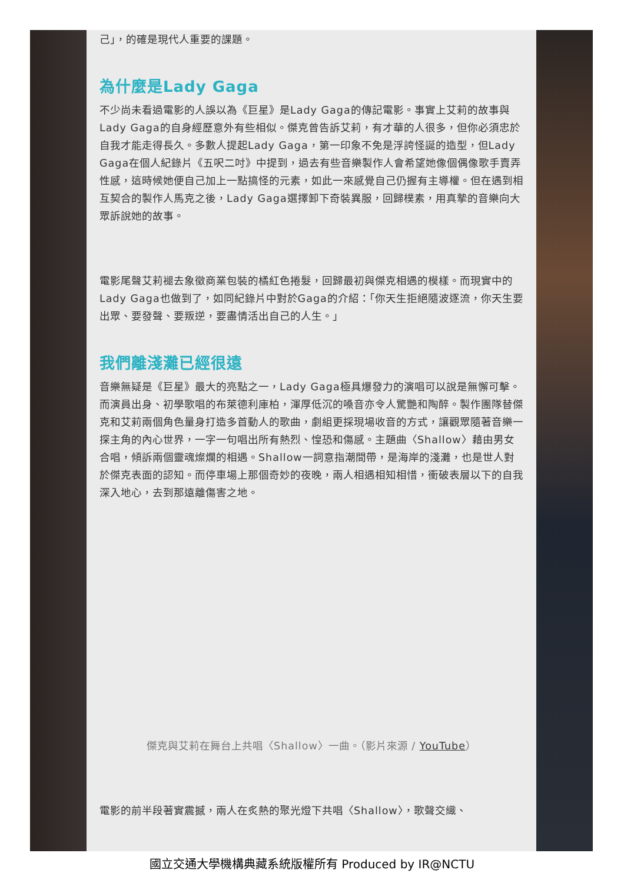己」，的確是現代人重要的課題。
為什麼是Lady Gaga
不少尚未看過電影的人誤以為《巨星》是Lady Gaga的傳記電影。事實上艾莉的故事與Lady Gaga的自身經歷意外有些相似。傑克曾告訴艾莉，有才華的人很多，但你必須忠於自我才能走得長久。多數人提起Lady Gaga，第一印象不免是浮誇怪誕的造型，但Lady Gaga在個人紀錄片《五呎二吋》中提到，過去有些音樂製作人會希望她像個偶像歌手賣弄性感，這時候她便自己加上一點搞怪的元素，如此一來感覺自己仍握有主導權。但在遇到相互契合的製作人馬克之後，Lady Gaga選擇卸下奇裝異服，回歸樸素，用真摯的音樂向大眾訴說她的故事。
電影尾聲艾莉褪去象徵商業包裝的橘紅色捲髮，回歸最初與傑克相遇的模樣。而現實中的Lady Gaga也做到了，如同紀錄片中對於Gaga的介紹：「你天生拒絕隨波逐流，你天生要出眾、要發聲、要叛逆，要盡情活出自己的人生。」
我們離淺灘已經很遠
音樂無疑是《巨星》最大的亮點之一，Lady Gaga極具爆發力的演唱可以說是無懈可擊。而演員出身、初學歌唱的布萊德利庫柏，渾厚低沉的嗓音亦令人驚艷和陶醉。製作團隊替傑克和艾莉兩個角色量身打造多首動人的歌曲，劇組更採現場收音的方式，讓觀眾隨著音樂一探主角的內心世界，一字一句唱出所有熱烈、惶恐和傷感。主題曲〈Shallow〉藉由男女合唱，傾訴兩個靈魂燦爛的相遇。Shallow一詞意指潮間帶，是海岸的淺灘，也是世人對於傑克表面的認知。而停車場上那個奇妙的夜晚，兩人相遇相知相惜，衝破表層以下的自我深入地心，去到那遠離傷害之地。
傑克與艾莉在舞台上共唱〈Shallow〉一曲。（影片來源 / YouTube）
電影的前半段著實震撼，兩人在炙熱的聚光燈下共唱〈Shallow〉，歌聲交織、
國立交通大學機構典藏系統版權所有 Produced by IR@NCTU